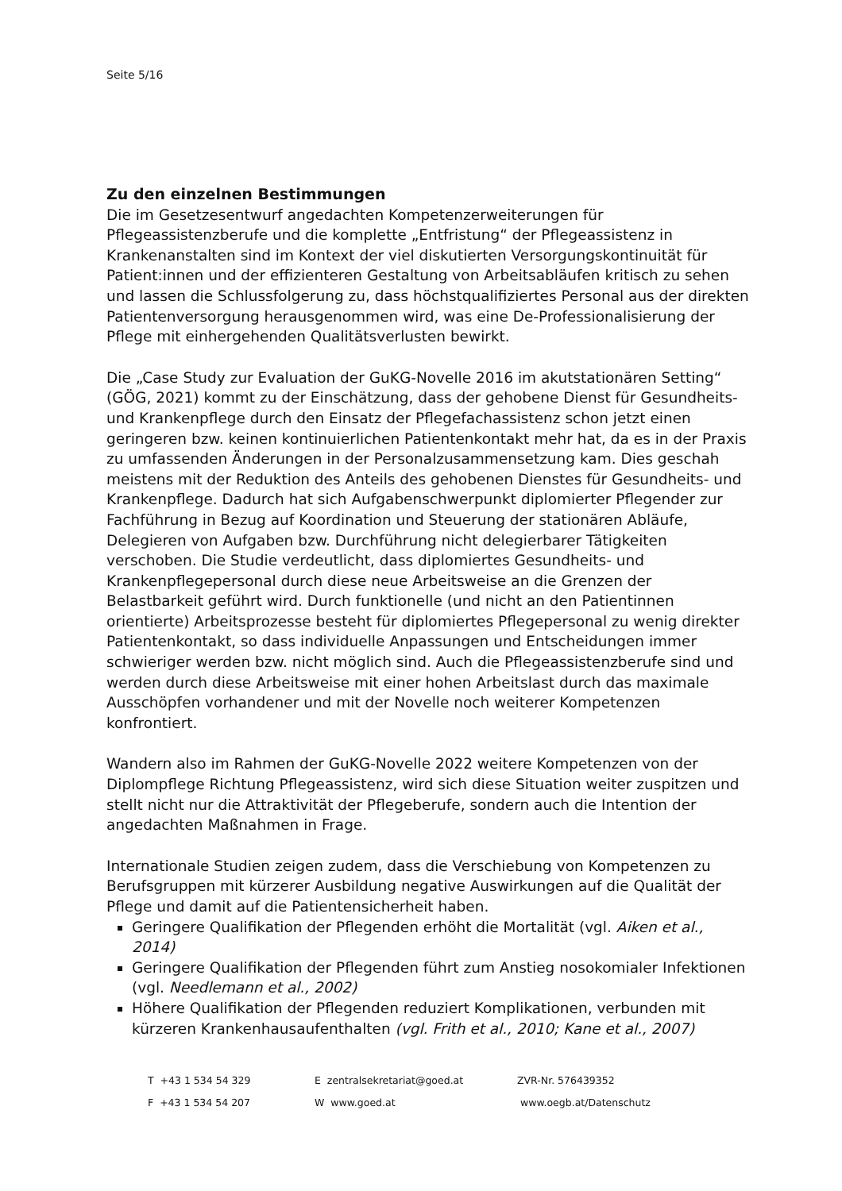Seite 5/16
Zu den einzelnen Bestimmungen
Die im Gesetzesentwurf angedachten Kompetenzerweiterungen für Pflegeassistenzberufe und die komplette „Entfristung“ der Pflegeassistenz in Krankenanstalten sind im Kontext der viel diskutierten Versorgungskontinuität für Patient:innen und der effizienteren Gestaltung von Arbeitsabläufen kritisch zu sehen und lassen die Schlussfolgerung zu, dass höchstqualifiziertes Personal aus der direkten Patientenversorgung herausgenommen wird, was eine De-Professionalisierung der Pflege mit einhergehenden Qualitätsverlusten bewirkt.
Die „Case Study zur Evaluation der GuKG-Novelle 2016 im akutstationären Setting“ (GÖG, 2021) kommt zu der Einschätzung, dass der gehobene Dienst für Gesundheits- und Krankenpflege durch den Einsatz der Pflegefachassistenz schon jetzt einen geringeren bzw. keinen kontinuierlichen Patientenkontakt mehr hat, da es in der Praxis zu umfassenden Änderungen in der Personalzusammensetzung kam. Dies geschah meistens mit der Reduktion des Anteils des gehobenen Dienstes für Gesundheits- und Krankenpflege. Dadurch hat sich Aufgabenschwerpunkt diplomierter Pflegender zur Fachführung in Bezug auf Koordination und Steuerung der stationären Abläufe, Delegieren von Aufgaben bzw. Durchführung nicht delegierbarer Tätigkeiten verschoben. Die Studie verdeutlicht, dass diplomiertes Gesundheits- und Krankenpflegepersonal durch diese neue Arbeitsweise an die Grenzen der Belastbarkeit geführt wird. Durch funktionelle (und nicht an den Patientinnen orientierte) Arbeitsprozesse besteht für diplomiertes Pflegepersonal zu wenig direkter Patientenkontakt, so dass individuelle Anpassungen und Entscheidungen immer schwieriger werden bzw. nicht möglich sind. Auch die Pflegeassistenzberufe sind und werden durch diese Arbeitsweise mit einer hohen Arbeitslast durch das maximale Ausschöpfen vorhandener und mit der Novelle noch weiterer Kompetenzen konfrontiert.
Wandern also im Rahmen der GuKG-Novelle 2022 weitere Kompetenzen von der Diplompflege Richtung Pflegeassistenz, wird sich diese Situation weiter zuspitzen und stellt nicht nur die Attraktivität der Pflegeberufe, sondern auch die Intention der angedachten Maßnahmen in Frage.
Internationale Studien zeigen zudem, dass die Verschiebung von Kompetenzen zu Berufsgruppen mit kürzerer Ausbildung negative Auswirkungen auf die Qualität der Pflege und damit auf die Patientensicherheit haben.
Geringere Qualifikation der Pflegenden erhöht die Mortalität (vgl. Aiken et al., 2014)
Geringere Qualifikation der Pflegenden führt zum Anstieg nosokomialer Infektionen (vgl. Needlemann et al., 2002)
Höhere Qualifikation der Pflegenden reduziert Komplikationen, verbunden mit kürzeren Krankenhausaufenthalten (vgl. Frith et al., 2010; Kane et al., 2007)
T +43 1 534 54 329 E zentralsekretariat@goed.at ZVR-Nr. 576439352
F +43 1 534 54 207 W www.goed.at www.oegb.at/Datenschutz